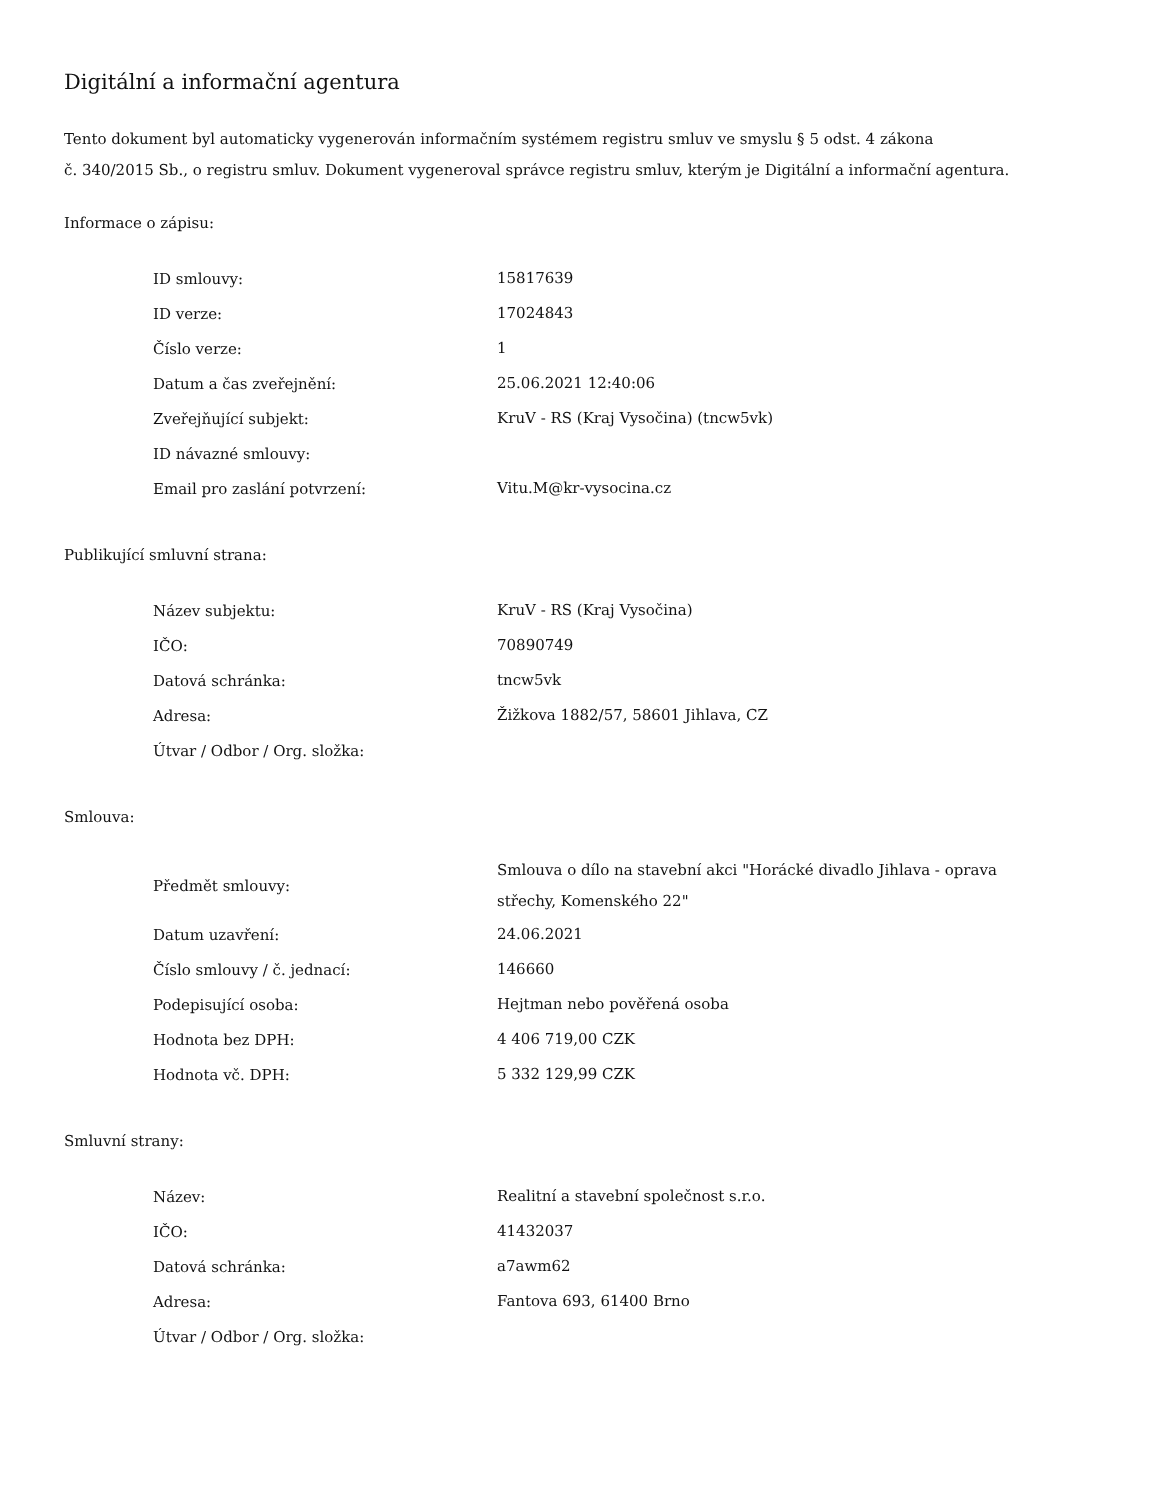Digitální a informační agentura
Tento dokument byl automaticky vygenerován informačním systémem registru smluv ve smyslu § 5 odst. 4 zákona
č. 340/2015 Sb., o registru smluv. Dokument vygeneroval správce registru smluv, kterým je Digitální a informační agentura.
Informace o zápisu:
| ID smlouvy: | 15817639 |
| ID verze: | 17024843 |
| Číslo verze: | 1 |
| Datum a čas zveřejnění: | 25.06.2021 12:40:06 |
| Zveřejňující subjekt: | KruV - RS (Kraj Vysočina) (tncw5vk) |
| ID návazné smlouvy: | |
| Email pro zaslání potvrzení: | Vitu.M@kr-vysocina.cz |
Publikující smluvní strana:
| Název subjektu: | KruV - RS (Kraj Vysočina) |
| IČO: | 70890749 |
| Datová schránka: | tncw5vk |
| Adresa: | Žižkova 1882/57, 58601 Jihlava, CZ |
| Útvar / Odbor / Org. složka: | |
Smlouva:
| Předmět smlouvy: | Smlouva o dílo na stavební akci "Horácké divadlo Jihlava - oprava střechy, Komenského 22" |
| Datum uzavření: | 24.06.2021 |
| Číslo smlouvy / č. jednací: | 146660 |
| Podepisující osoba: | Hejtman nebo pověřená osoba |
| Hodnota bez DPH: | 4 406 719,00 CZK |
| Hodnota vč. DPH: | 5 332 129,99 CZK |
Smluvní strany:
| Název: | Realitní a stavební společnost s.r.o. |
| IČO: | 41432037 |
| Datová schránka: | a7awm62 |
| Adresa: | Fantova 693, 61400 Brno |
| Útvar / Odbor / Org. složka: | |